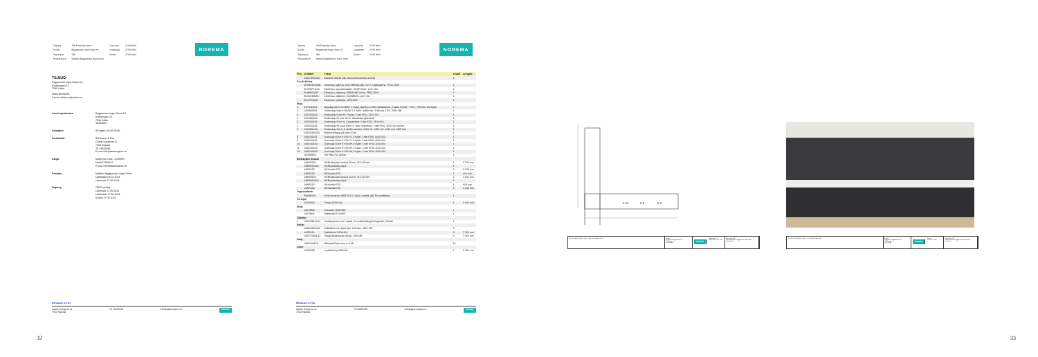| Tegning | 788-Enebolig.cmdrw | Utskrevet | 27.05.2024 |
| Kunde | Byggmester Ingar Olsen AS | Utarbeidet | 27.05.2024 |
| Tegningsnr | 788 | Endret | 27.05.2024 |
| Prosjektnavn | Kjøkken Byggmester Ingar Olsen | | |
NOREMA
TILBUD
Byggmester Ingar Olsen AS
Kvellovegen 51
7580 Selbu
Mobil 48184356
E-post oddam-o@online.no
Leveringsadresse Byggmester Ingar Olsen AS
Kvellovegen 51
7580 Selbu
48184356
Gyldighet 30 dager (26.06.2024)
Forhandler BM Aasen & Five
Gamle Kongevei 11
7503 Stjørdal
Tlf 74833339
E-post mih@aasenogfive.no
Selger Mette Iren Hole / CORMIH
Mobil 47693247
E-post mih@aasenogfive.no
Prosjekt Kjøkken Byggmester Ingar Olsen
Utarbeidet 04.01.2024
Utskrevet 27.05.2024
Tegning 788-Enebolig
Utskrevet 27.05.2024
Utarbeidet 27.05.2024
Endret 27.05.2024
BM Aasen & Five
Gamle Kongevei 11
7503 Stjørdal Tlf 74833339 mih@aasenogfive.no
NOREMA
32
| Tegning | 788-Enebolig.cmdrw | Utskrevet | 27.05.2024 |
| Kunde | Byggmester Ingar Olsen AS | Utarbeidet | 27.05.2024 |
| Tegningsnr | 788 | Endret | 27.05.2024 |
| Prosjektnavn | Kjøkken Byggmester Ingar Olsen | | |
NOREMA
| Pos | Artikkel | Tekst | Antall | Lengde |
| --- | --- | --- | --- | --- |
| | 143679780000 | Dekklist 596x19 stål, ekstra beskyttelse av front | 1 | |
| Fra plukkliste | | | | |
| | ELKNS5LE18S | Electrolux kjøl/frys innb, KNS5LE18S, h177,2 glideskinne, FP01-2024 | 1 | |
| | ELKEAF7200L | Electrolux oppvaskmaskin, KEAF7200L, innb. b60 | 1 | |
| | ELHKI650NF | Electrolux platetopp, HKI650NF, 60cm, FP01-2024 | 1 | |
| | ELEOK1B0K0 | Electrolux stekeovn, EOK1B0K0, sort. h60 | 1 | |
| | ELLFP416W | Electrolux ventilator, LFP416W | 1 | |
| Skap | | | | |
| 1 | 1471190601 | Høyskap 60cm K h1952 V integr, kjøl/frys h1780 f glideskinne, 2 dører h1244 + h700, 7119 060 lev flatpk | 1 | |
| 2 | 1420800901 | Underskap hjørne 90x90 V, 1 hylle. leddet dør, 1 dørsett h700, 2080 090 | 1 | |
| 3 | 1421200602 | Underskap 60cm H, 2 hyller, 1 dør h700, 2120 060 | 1 | |
| 4 | 1421430600 | Underskap for ovn 60cm, Uttrekkbar gitterskuff | 1 | |
| 5 | 1421000601 | Underskap 60cm V, 2 grytерister, 1 dør h700, 2100 060 | 1 | |
| 6 | 1420200601 | Underskap for vask 60cm V, uten innredning, 1 dør h700, 2020 060 sinklist | 1 | |
| 7 | 1424350600 | Underskap 60cm, 3 skuffer tandem, h124 nr1. h252 nr5. h316 nr6, 2435 060 | 1 | |
| | 143611130000 | Bestikkinnlegg grå plast 60cm | 1 | |
| 8 | 1440100601 | Overskap 60cm K h704 V, 2 hyller. 1 dør h700, 4010 060 | 1 | |
| 9 | 1440100601 | Overskap 60cm K h704 V, 2 hyller. 1 dør h700, 4010 060 | 1 | |
| 10 | 1440100602 | Overskap 60cm K h704 H, 2 hyller. 1 dør h700, 4010 060 | 1 | |
| 11 | 1440100602 | Overskap 60cm K h704 H, 2 hyller. 1 dør h700, 4010 060 | 1 | |
| 12 | 1440100302 | Overskap 30cm K h704 H, 2 hyller. 1 dør h700, 4010 030 | 1 | |
| | 141594660 | Dør 596x700 uboret | 1 | |
| Benkeplate Implast | | | | |
| | 14IM22230 | IM Benkeplate laminat 30mm, 451-625mm | 1 | 2 726 mm |
| | 14IM5600002 | IM Bearbeiding skjøt | 1 | |
| | 14IM5132 | IM Kantlist F32 | 1 | 2 126 mm |
| | 14IM5132 | IM Kantlist F32 | 1 | 600 mm |
| | 14IM22230 | IM Benkeplate laminat 30mm, 451-625mm | 1 | 2 100 mm |
| | 14IM5600002 | IM Bearbeiding skjøt | 1 | |
| | 14IM5132 | IM Kantlist F32 | 1 | 600 mm |
| | 14IM5132 | IM Kantlist F32 | 1 | 2 100 mm |
| Oppvaskbenk | | | | |
| | INUNE150 | Intra Universe UNE150 1.5, Vask i rustfritt stål, For nedfelling | 1 | |
| Foringer | | | | |
| | 14243020 | Foring 2420x100 | 1 | 2 420 mm |
| Sider | | | | |
| | 14379809 | Dekkside 1952x585 | 1 | |
| | 14379906 | Støtteside 870x585 | 1 | |
| Tilbehør | | | | |
| 1 | 143679810000 | Ventilasjonsrist sort metall, for sokkel/takoppforing/plate, 500x86 | 1 | |
| Sokler | | | | |
| | 143611350000 | Sokkelben sort plast 4pk, inkl klips, h115-185 | 5 | |
| | 14251120 | Sokkelfront 2420x166 | 3 | 7 260 mm |
| | 142571080100 | Vegglist/bakstykke sokkel, 2420x96 | 3 | 7 260 mm |
| Grep | | | | |
| | 14HK000329 | Håndtak Piano sort, cc 128 | 16 | |
| Lister | | | | |
| | 14243039 | Lyslist/foring 2420x54 | 1 | 2 420 mm |
BM Aasen & Five
Gamle Kongevei 11
7503 Stjørdal Tlf 74833339 mih@aasenogfive.no
NOREMA
K 10
K 9
K 8
Alle mål må kontrolleres nøye – ta kontrollmål på stedet. Kunde
Byggmester Ingar Olsen AS
Kvellovegen 51
7580 Selbu
NOREMA
Målestokk 1:25
Selger Mette Iren Hole
Tegningsnr 788
Prosjekt Kjøkken Byggmester Ingar Olsen
Plantegning
Alle mål må kontrolleres nøye – ta kontrollmål på stedet. Kunde
Byggmester Ingar Olsen AS
Kvellovegen 51
7580 Selbu
NOREMA
Selger
Mette Iren Hole
Tegningsnr 788
Prosjekt Kjøkken Byggmester Ingar Olsen
Perspektiv
33